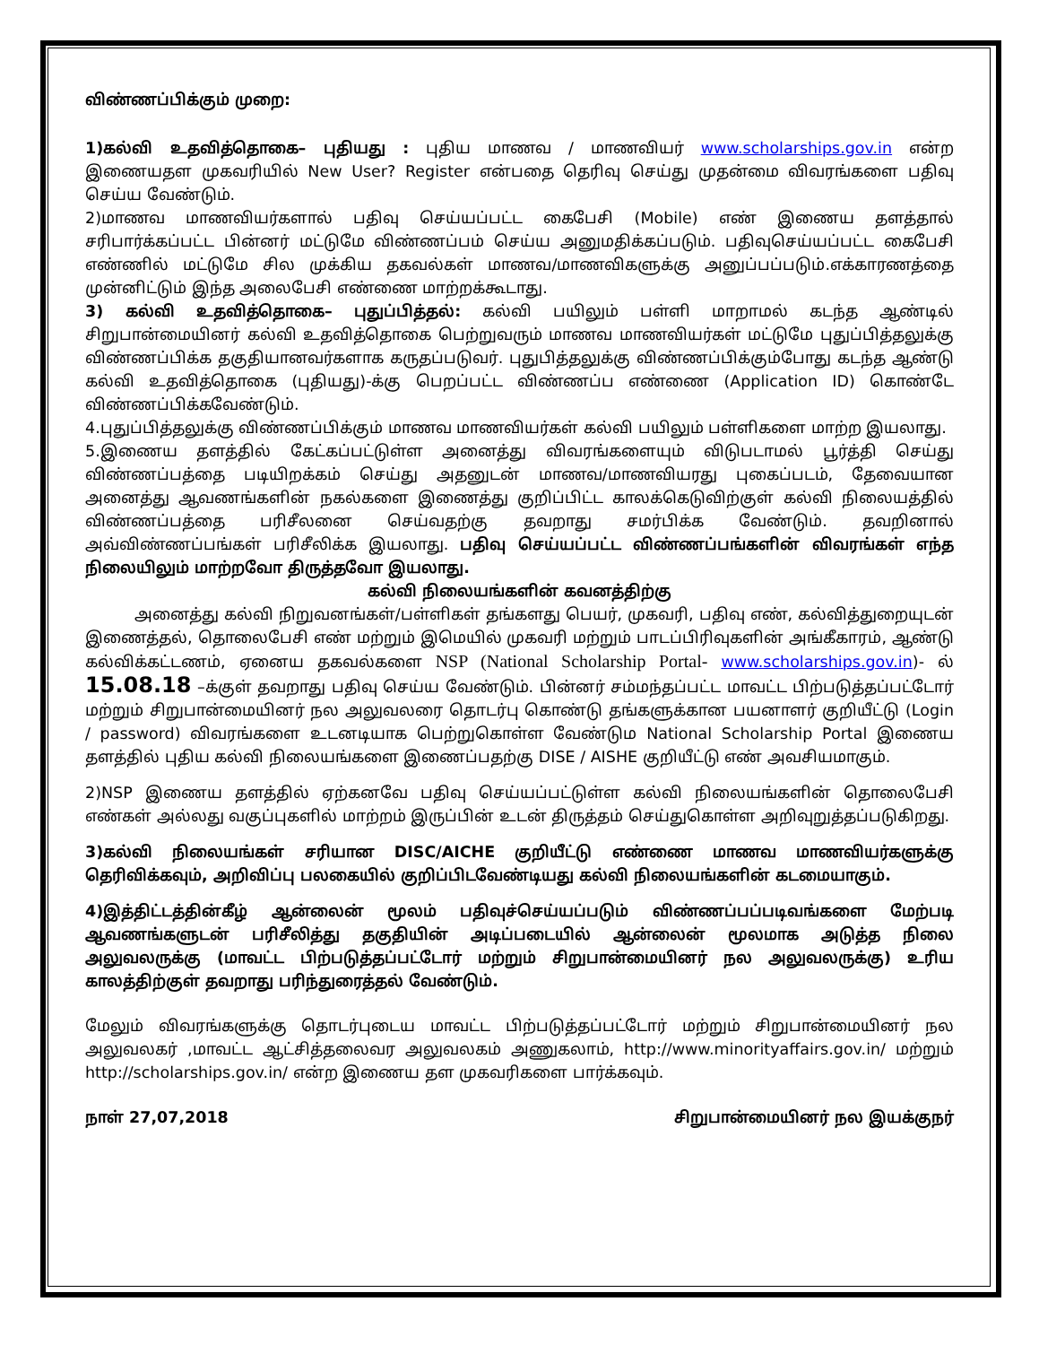விண்ணப்பிக்கும் முறை:
1)கல்வி உதவித்தொகை– புதியது : புதிய மாணவ / மாணவியர் www.scholarships.gov.in என்ற இணையதள முகவரியில் New User? Register என்பதை தெரிவு செய்து முதன்மை விவரங்களை பதிவு செய்ய வேண்டும்.
2)மாணவ மாணவியர்களால் பதிவு செய்யப்பட்ட கைபேசி (Mobile) எண் இணைய தளத்தால் சரிபார்க்கப்பட்ட பின்னர் மட்டுமே விண்ணப்பம் செய்ய அனுமதிக்கப்படும். பதிவுசெய்யப்பட்ட கைபேசி எண்ணில் மட்டுமே சில முக்கிய தகவல்கள் மாணவ/மாணவிகளுக்கு அனுப்பப்படும்.எக்காரணத்தை முன்னிட்டும் இந்த அலைபேசி எண்ணை மாற்றக்கூடாது.
3) கல்வி உதவித்தொகை– புதுப்பித்தல்: கல்வி பயிலும் பள்ளி மாறாமல் கடந்த ஆண்டில் சிறுபான்மையினர் கல்வி உதவித்தொகை பெற்றுவரும் மாணவ மாணவியர்கள் மட்டுமே புதுப்பித்தலுக்கு விண்ணப்பிக்க தகுதியானவர்களாக கருதப்படுவர். புதுபித்தலுக்கு விண்ணப்பிக்கும்போது கடந்த ஆண்டு கல்வி உதவித்தொகை (புதியது)-க்கு பெறப்பட்ட விண்ணப்ப எண்ணை (Application ID) கொண்டே விண்ணப்பிக்கவேண்டும்.
4.புதுப்பித்தலுக்கு விண்ணப்பிக்கும் மாணவ மாணவியர்கள் கல்வி பயிலும் பள்ளிகளை மாற்ற இயலாது.
5.இணைய தளத்தில் கேட்கப்பட்டுள்ள அனைத்து விவரங்களையும் விடுபடாமல் பூர்த்தி செய்து விண்ணப்பத்தை படியிறக்கம் செய்து அதனுடன் மாணவ/மாணவியரது புகைப்படம், தேவையான அனைத்து ஆவணங்களின் நகல்களை இணைத்து குறிப்பிட்ட காலக்கெடுவிற்குள் கல்வி நிலையத்தில் விண்ணப்பத்தை பரிசீலனை செய்வதற்கு தவறாது சமர்பிக்க வேண்டும். தவறினால் அவ்விண்ணப்பங்கள் பரிசீலிக்க இயலாது. பதிவு செய்யப்பட்ட விண்ணப்பங்களின் விவரங்கள் எந்த நிலையிலும் மாற்றவோ திருத்தவோ இயலாது.
கல்வி நிலையங்களின் கவனத்திற்கு
அனைத்து கல்வி நிறுவனங்கள்/பள்ளிகள் தங்களது பெயர், முகவரி, பதிவு எண், கல்வித்துறையுடன் இணைத்தல், தொலைபேசி எண் மற்றும் இமெயில் முகவரி மற்றும் பாடப்பிரிவுகளின் அங்கீகாரம், ஆண்டு கல்விக்கட்டணம், ஏனைய தகவல்களை NSP (National Scholarship Portal- www.scholarships.gov.in)- ல் 15.08.18 –க்குள் தவறாது பதிவு செய்ய வேண்டும். பின்னர் சம்மந்தப்பட்ட மாவட்ட பிற்படுத்தப்பட்டோர் மற்றும் சிறுபான்மையினர் நல அலுவலரை தொடர்பு கொண்டு தங்களுக்கான பயனாளர் குறியீட்டு (Login / password) விவரங்களை உடனடியாக பெற்றுகொள்ள வேண்டும National Scholarship Portal இணைய தளத்தில் புதிய கல்வி நிலையங்களை இணைப்பதற்கு DISE / AISHE குறியீட்டு எண் அவசியமாகும்.
2)NSP இணைய தளத்தில் ஏற்கனவே பதிவு செய்யப்பட்டுள்ள கல்வி நிலையங்களின் தொலைபேசி எண்கள் அல்லது வகுப்புகளில் மாற்றம் இருப்பின் உடன் திருத்தம் செய்துகொள்ள அறிவுறுத்தப்படுகிறது.
3)கல்வி நிலையங்கள் சரியான DISC/AICHE குறியீட்டு எண்ணை மாணவ மாணவியர்களுக்கு தெரிவிக்கவும், அறிவிப்பு பலகையில் குறிப்பிடவேண்டியது கல்வி நிலையங்களின் கடமையாகும்.
4)இத்திட்டத்தின்கீழ் ஆன்லைன் மூலம் பதிவுச்செய்யப்படும் விண்ணப்பப்படிவங்களை மேற்படி ஆவணங்களுடன் பரிசீலித்து தகுதியின் அடிப்படையில் ஆன்லைன் மூலமாக அடுத்த நிலை அலுவலருக்கு (மாவட்ட பிற்படுத்தப்பட்டோர் மற்றும் சிறுபான்மையினர் நல அலுவலருக்கு) உரிய காலத்திற்குள் தவறாது பரிந்துரைத்தல் வேண்டும்.
மேலும் விவரங்களுக்கு தொடர்புடைய மாவட்ட பிற்படுத்தப்பட்டோர் மற்றும் சிறுபான்மையினர் நல அலுவலகர் ,மாவட்ட ஆட்சித்தலைவர அலுவலகம் அணுகலாம், http://www.minorityaffairs.gov.in/ மற்றும் http://scholarships.gov.in/ என்ற இணைய தள முகவரிகளை பார்க்கவும்.
நாள் 27,07,2018 சிறுபான்மையினர் நல இயக்குநர்